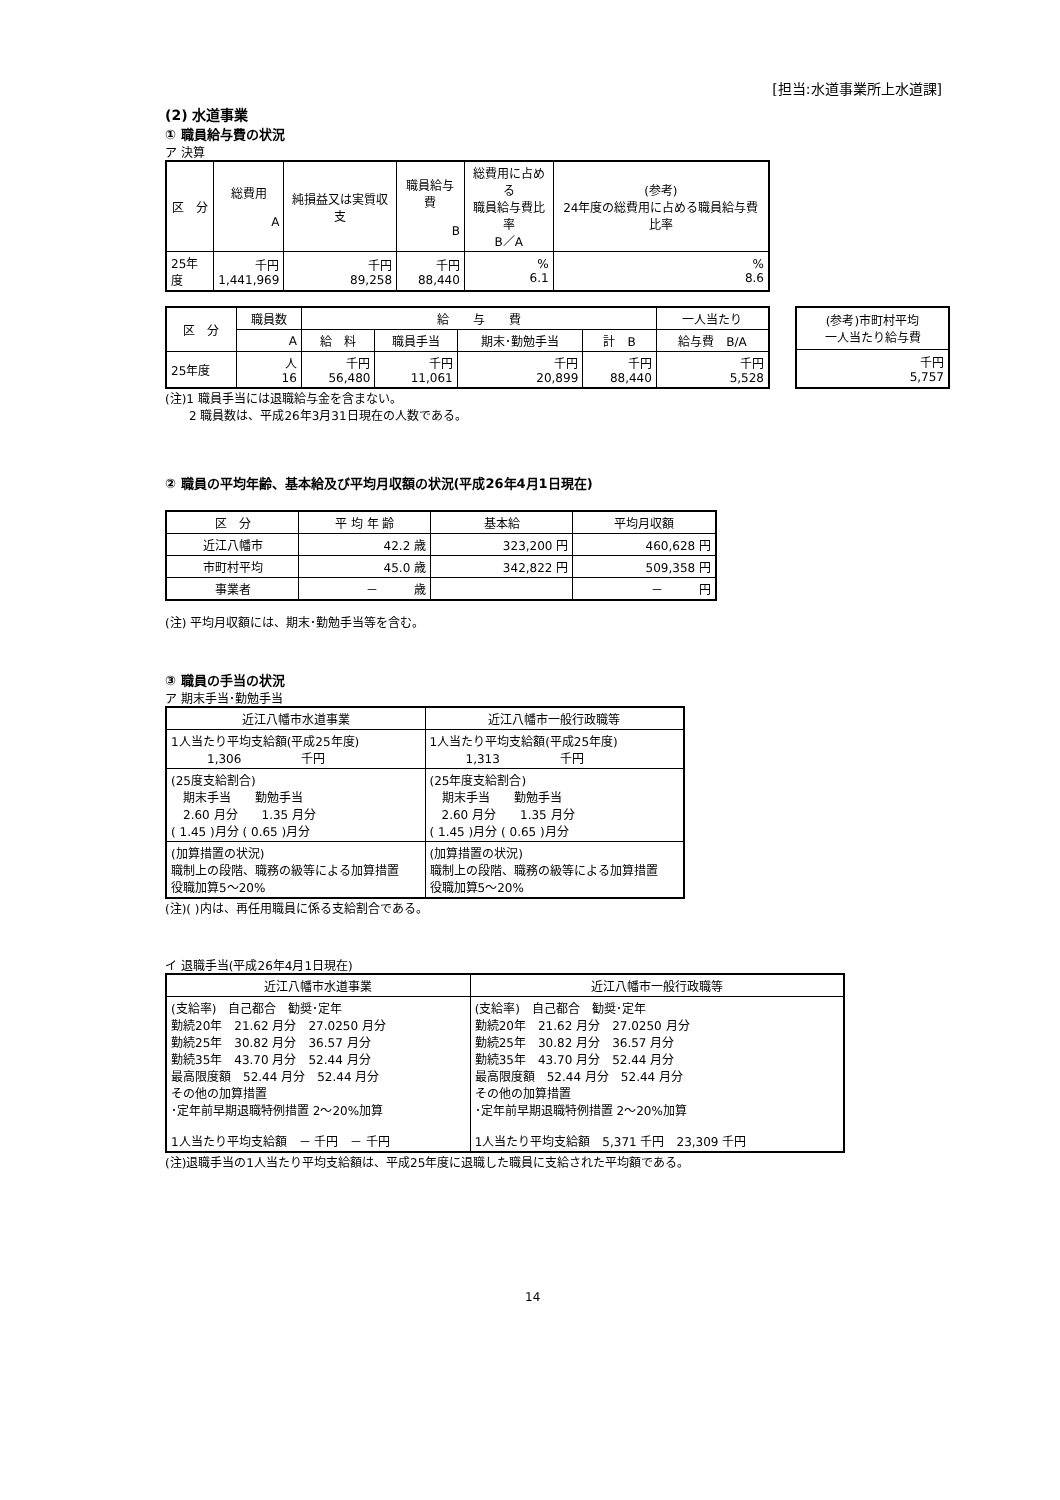[担当:水道事業所上水道課]
(2) 水道事業
① 職員給与費の状況
ア 決算
| 区 分 | 総費用 A | 純損益又は実質収支 | 職員給与費 B | 総費用に占める 職員給与費比率 B／A | (参考) 24年度の総費用に占める職員給与費比率 |
| --- | --- | --- | --- | --- | --- |
| 25年度 | 千円 1,441,969 | 千円 89,258 | 千円 88,440 | % 6.1 | % 8.6 |
| 区 分 | 職員数 | 給 与 費 | | | | 一人当たり |
| --- | --- | --- | --- | --- | --- | --- |
| | A | 給 料 | 職員手当 | 期末･勤勉手当 | 計 B | 給与費 B/A |
| 25年度 | 人 16 | 千円 56,480 | 千円 11,061 | 千円 20,899 | 千円 88,440 | 千円 5,528 |
| (参考)市町村平均 一人当たり給与費 |
| --- |
| 千円 5,757 |
(注)1 職員手当には退職給与金を含まない。
　　2 職員数は、平成26年3月31日現在の人数である。
② 職員の平均年齢、基本給及び平均月収額の状況(平成26年4月1日現在)
| 区 分 | 平 均 年 齢 | 基本給 | 平均月収額 |
| --- | --- | --- | --- |
| 近江八幡市 | 42.2 歳 | 323,200 円 | 460,628 円 |
| 市町村平均 | 45.0 歳 | 342,822 円 | 509,358 円 |
| 事業者 | － 歳 | | － 円 |
(注) 平均月収額には、期末･勤勉手当等を含む。
③ 職員の手当の状況
ア 期末手当･勤勉手当
| 近江八幡市水道事業 | 近江八幡市一般行政職等 |
| --- | --- |
| 1人当たり平均支給額(平成25年度) 1,306 千円 | 1人当たり平均支給額(平成25年度) 1,313 千円 |
| (25度支給割合) 期末手当 勤勉手当 2.60 月分 1.35 月分 ( 1.45 )月分 ( 0.65 )月分 | (25年度支給割合) 期末手当 勤勉手当 2.60 月分 1.35 月分 ( 1.45 )月分 ( 0.65 )月分 |
| (加算措置の状況) 職制上の段階、職務の級等による加算措置 役職加算5～20% | (加算措置の状況) 職制上の段階、職務の級等による加算措置 役職加算5～20% |
(注)( )内は、再任用職員に係る支給割合である。
イ 退職手当(平成26年4月1日現在)
| 近江八幡市水道事業 | 近江八幡市一般行政職等 |
| --- | --- |
| (支給率) 自己都合 勧奨･定年 勤続20年 21.62 月分 27.0250 月分 勤続25年 30.82 月分 36.57 月分 勤続35年 43.70 月分 52.44 月分 最高限度額 52.44 月分 52.44 月分 その他の加算措置 ･定年前早期退職特例措置 2～20%加算 1人当たり平均支給額 － 千円 － 千円 | (支給率) 自己都合 勧奨･定年 勤続20年 21.62 月分 27.0250 月分 勤続25年 30.82 月分 36.57 月分 勤続35年 43.70 月分 52.44 月分 最高限度額 52.44 月分 52.44 月分 その他の加算措置 ･定年前早期退職特例措置 2～20%加算 1人当たり平均支給額 5,371 千円 23,309 千円 |
(注)退職手当の1人当たり平均支給額は、平成25年度に退職した職員に支給された平均額である。
14